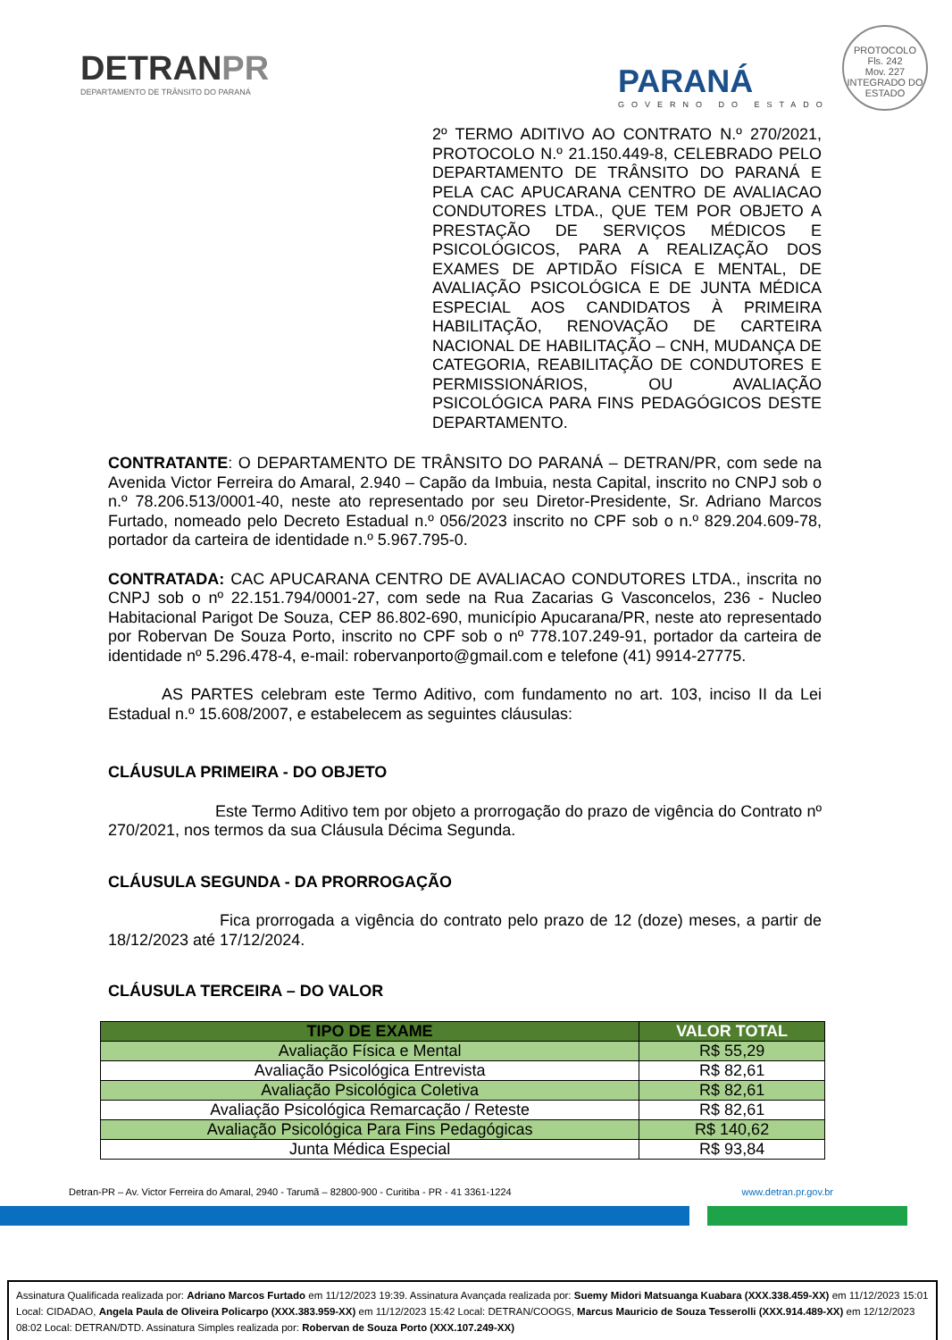DETRANPR
DEPARTAMENTO DE TRÂNSITO DO PARANÁ
PARANÁ
GOVERNO DO ESTADO
PROTOCOLO
Fls. 242
Mov. 227
INTEGRADO DO ESTADO
2º TERMO ADITIVO AO CONTRATO N.º 270/2021, PROTOCOLO N.º 21.150.449-8, CELEBRADO PELO DEPARTAMENTO DE TRÂNSITO DO PARANÁ E PELA CAC APUCARANA CENTRO DE AVALIACAO CONDUTORES LTDA., QUE TEM POR OBJETO A PRESTAÇÃO DE SERVIÇOS MÉDICOS E PSICOLÓGICOS, PARA A REALIZAÇÃO DOS EXAMES DE APTIDÃO FÍSICA E MENTAL, DE AVALIAÇÃO PSICOLÓGICA E DE JUNTA MÉDICA ESPECIAL AOS CANDIDATOS À PRIMEIRA HABILITAÇÃO, RENOVAÇÃO DE CARTEIRA NACIONAL DE HABILITAÇÃO – CNH, MUDANÇA DE CATEGORIA, REABILITAÇÃO DE CONDUTORES E PERMISSIONÁRIOS, OU AVALIAÇÃO PSICOLÓGICA PARA FINS PEDAGÓGICOS DESTE DEPARTAMENTO.
CONTRATANTE: O DEPARTAMENTO DE TRÂNSITO DO PARANÁ – DETRAN/PR, com sede na Avenida Victor Ferreira do Amaral, 2.940 – Capão da Imbuia, nesta Capital, inscrito no CNPJ sob o n.º 78.206.513/0001-40, neste ato representado por seu Diretor-Presidente, Sr. Adriano Marcos Furtado, nomeado pelo Decreto Estadual n.º 056/2023 inscrito no CPF sob o n.º 829.204.609-78, portador da carteira de identidade n.º 5.967.795-0.
CONTRATADA: CAC APUCARANA CENTRO DE AVALIACAO CONDUTORES LTDA., inscrita no CNPJ sob o nº 22.151.794/0001-27, com sede na Rua Zacarias G Vasconcelos, 236 - Nucleo Habitacional Parigot De Souza, CEP 86.802-690, município Apucarana/PR, neste ato representado por Robervan De Souza Porto, inscrito no CPF sob o nº 778.107.249-91, portador da carteira de identidade nº 5.296.478-4, e-mail: robervanporto@gmail.com e telefone (41) 9914-27775.
AS PARTES celebram este Termo Aditivo, com fundamento no art. 103, inciso II da Lei Estadual n.º 15.608/2007, e estabelecem as seguintes cláusulas:
CLÁUSULA PRIMEIRA - DO OBJETO
Este Termo Aditivo tem por objeto a prorrogação do prazo de vigência do Contrato nº 270/2021, nos termos da sua Cláusula Décima Segunda.
CLÁUSULA SEGUNDA - DA PRORROGAÇÃO
Fica prorrogada a vigência do contrato pelo prazo de 12 (doze) meses, a partir de 18/12/2023 até 17/12/2024.
CLÁUSULA TERCEIRA – DO VALOR
| TIPO DE EXAME | VALOR TOTAL |
| --- | --- |
| Avaliação Física e Mental | R$ 55,29 |
| Avaliação Psicológica Entrevista | R$ 82,61 |
| Avaliação Psicológica Coletiva | R$ 82,61 |
| Avaliação Psicológica Remarcação / Reteste | R$ 82,61 |
| Avaliação Psicológica Para Fins Pedagógicas | R$ 140,62 |
| Junta Médica Especial | R$ 93,84 |
Detran-PR – Av. Victor Ferreira do Amaral, 2940 - Tarumã – 82800-900 - Curitiba - PR - 41 3361-1224 www.detran.pr.gov.br
Assinatura Qualificada realizada por: Adriano Marcos Furtado em 11/12/2023 19:39. Assinatura Avançada realizada por: Suemy Midori Matsuanga Kuabara (XXX.338.459-XX) em 11/12/2023 15:01 Local: CIDADAO, Angela Paula de Oliveira Policarpo (XXX.383.959-XX) em 11/12/2023 15:42 Local: DETRAN/COOGS, Marcus Mauricio de Souza Tesserolli (XXX.914.489-XX) em 12/12/2023 08:02 Local: DETRAN/DTD. Assinatura Simples realizada por: Robervan de Souza Porto (XXX.107.249-XX)